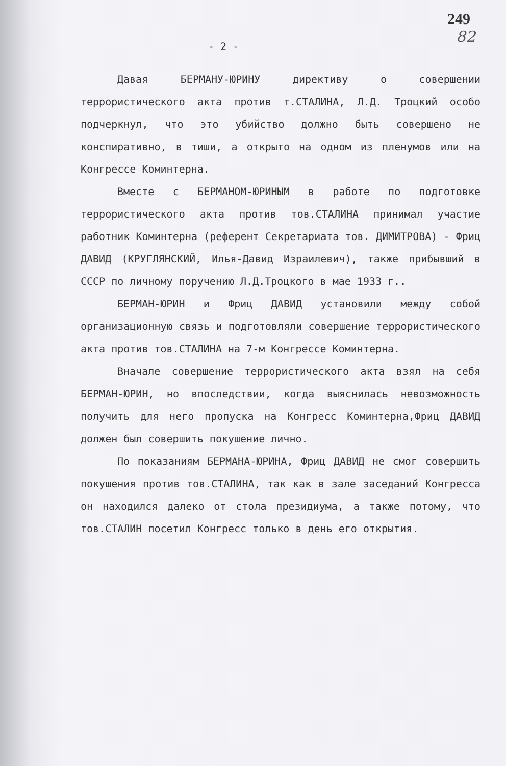249
82
- 2 -
Давая БЕРМАНУ-ЮРИНУ директиву о совершении террористического акта против т.СТАЛИНА, Л.Д. Троцкий особо подчеркнул, что это убийство должно быть совершено не конспиративно, в тиши, а открыто на одном из пленумов или на Конгрессе Коминтерна.
Вместе с БЕРМАНОМ-ЮРИНЫМ в работе по подготовке террористического акта против тов.СТАЛИНА принимал участие работник Коминтерна (референт Секретариата тов. ДИМИТРОВА) - Фриц ДАВИД (КРУГЛЯНСКИЙ, Илья-Давид Израилевич), также прибывший в СССР по личному поручению Л.Д.Троцкого в мае 1933 г..
БЕРМАН-ЮРИН и Фриц ДАВИД установили между собой организационную связь и подготовляли совершение террористического акта против тов.СТАЛИНА на 7-м Конгрессе Коминтерна.
Вначале совершение террористического акта взял на себя БЕРМАН-ЮРИН, но впоследствии, когда выяснилась невозможность получить для него пропуска на Конгресс Коминтерна,Фриц ДАВИД должен был совершить покушение лично.
По показаниям БЕРМАНА-ЮРИНА, Фриц ДАВИД не смог совершить покушения против тов.СТАЛИНА, так как в зале заседаний Конгресса он находился далеко от стола президиума, а также потому, что тов.СТАЛИН посетил Конгресс только в день его открытия.